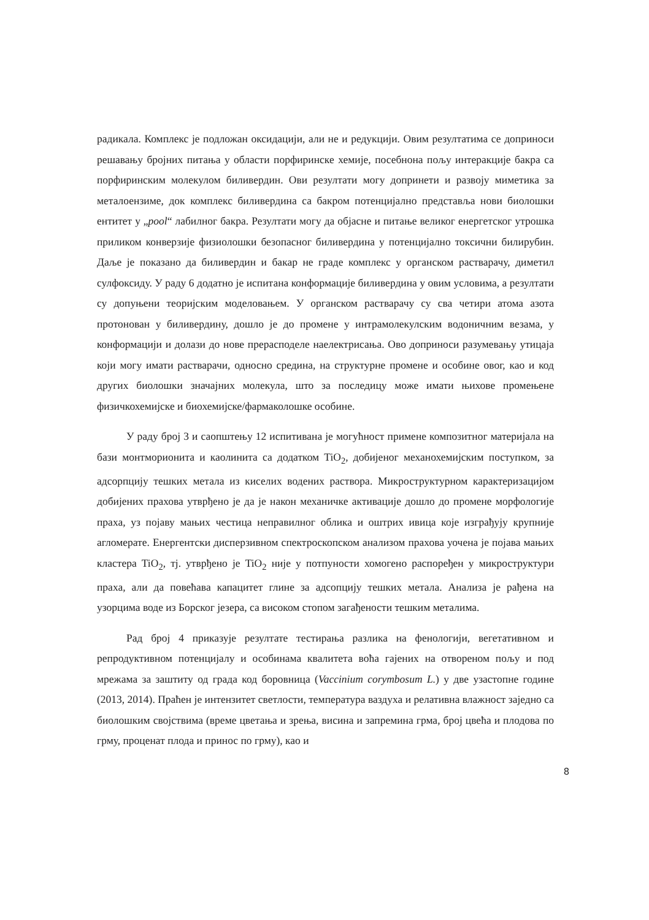радикала. Комплекс је подложан оксидацији, али не и редукцији. Овим резултатима се доприноси решавању бројних питања у области порфиринске хемије, посебнона пољу интеракције бакра са порфиринским молекулом биливердин. Ови резултати могу допринети и развоју миметика за металоензиме, док комплекс биливердина са бакром потенцијално представља нови биолошки ентитет у „pool“ лабилног бакра. Резултати могу да објасне и питање великог енергетског утрошка приликом конверзије физиолошки безопасног биливердина у потенцијално токсични билирубин. Даље је показано да биливердин и бакар не граде комплекс у органском растварачу, диметил сулфоксиду. У раду 6 додатно је испитана конформације биливердина у овим условима, а резултати су допуњени теоријским моделовањем. У органском растварачу су сва четири атома азота протонован у биливердину, дошло је до промене у интрамолекулским водоничним везама, у конформацији и долази до нове прерасподеле наелектрисања. Ово доприноси разумевању утицаја који могу имати растварачи, односно средина, на структурне промене и особине овог, као и код других биолошки значајних молекула, што за последицу може имати њихове промењене физичкохемијске и биохемијске/фармаколошке особине.
У раду број 3 и саопштењу 12 испитивана је могућност примене композитног материјала на бази монтморионита и каолинита са додатком TiO<sub>2</sub>, добијеног механохемијским поступком, за адсорпцију тешких метала из киселих водених раствора. Микроструктурном карактеризацијом добијених прахова утврђено је да је након механичке активације дошло до промене морфологије праха, уз појаву мањих честица неправилног облика и оштрих ивица које изграђују крупније агломерате. Енергентски дисперзивном спектроскопском анализом прахова уочена је појава мањих кластера TiO<sub>2</sub>, тј. утврђено је TiO<sub>2</sub> није у потпуности хомогено распоређен у микроструктури праха, али да повећава капацитет глине за адсопцију тешких метала. Анализа је рађена на узорцима воде из Борског језера, са високом стопом загађености тешким металима.
Рад број 4 приказује резултате тестирања разлика на фенологији, вегетативном и репродуктивном потенцијалу и особинама квалитета воћа гајених на отвореном пољу и под мрежама за заштиту од града код боровница (Vaccinium corymbosum L.) у две узастопне године (2013, 2014). Праћен је интензитет светлости, температура ваздуха и релативна влажност заједно са биолошким својствима (време цветања и зрења, висина и запремина грма, број цвећа и плодова по грму, проценат плода и принос по грму), као и
8